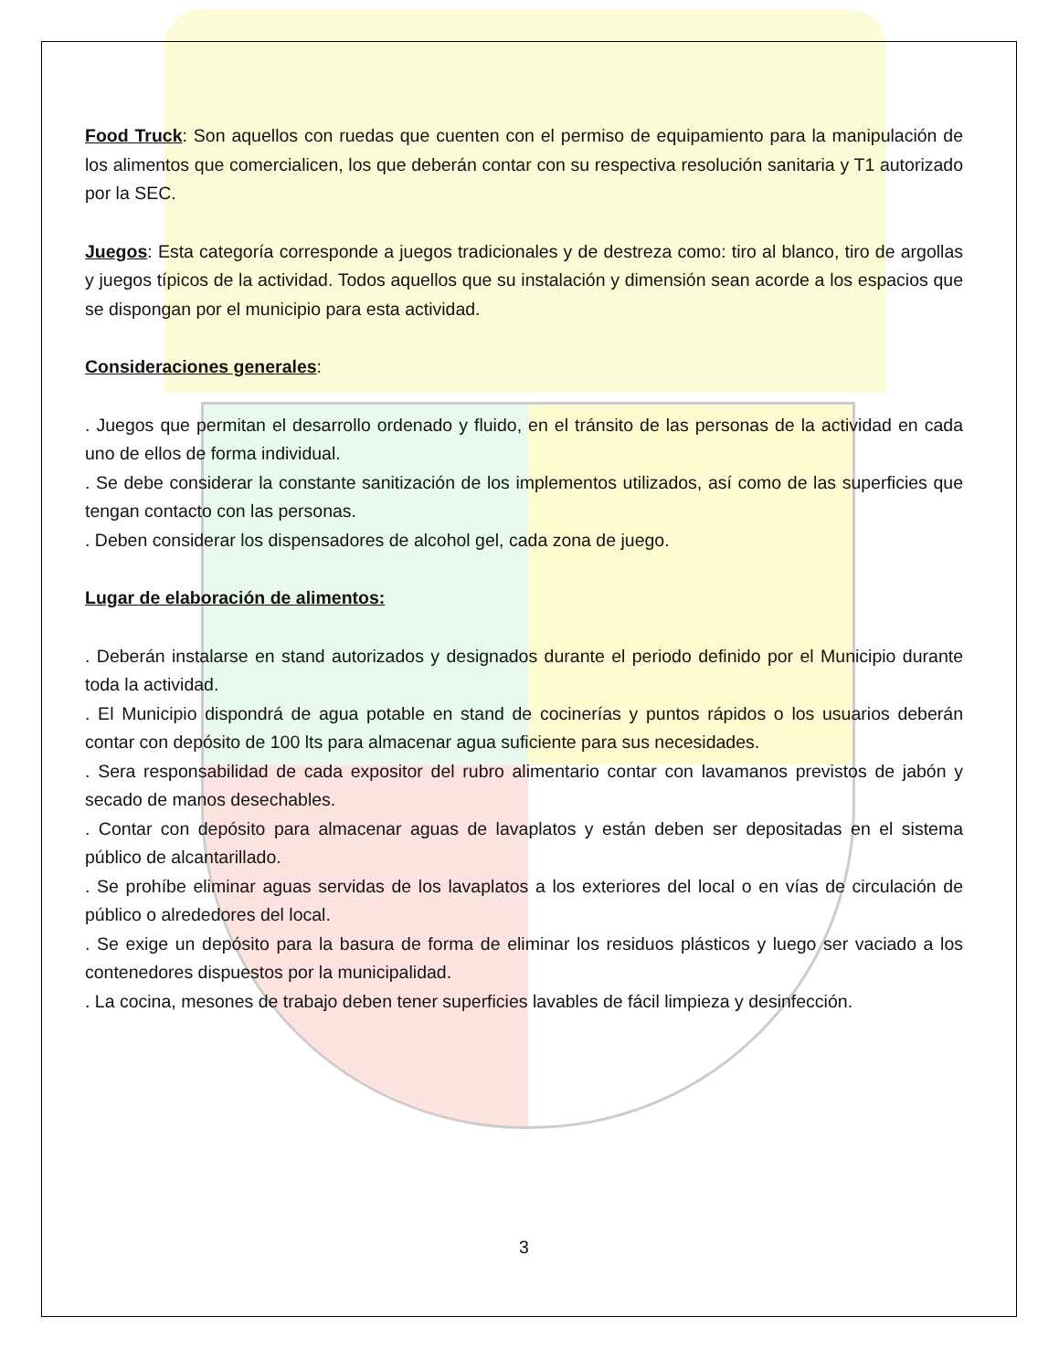Food Truck: Son aquellos con ruedas que cuenten con el permiso de equipamiento para la manipulación de los alimentos que comercialicen, los que deberán contar con su respectiva resolución sanitaria y T1 autorizado por la SEC.
Juegos: Esta categoría corresponde a juegos tradicionales y de destreza como: tiro al blanco, tiro de argollas y juegos típicos de la actividad. Todos aquellos que su instalación y dimensión sean acorde a los espacios que se dispongan por el municipio para esta actividad.
Consideraciones generales:
. Juegos que permitan el desarrollo ordenado y fluido, en el tránsito de las personas de la actividad en cada uno de ellos de forma individual.
. Se debe considerar la constante sanitización de los implementos utilizados, así como de las superficies que tengan contacto con las personas.
. Deben considerar los dispensadores de alcohol gel, cada zona de juego.
Lugar de elaboración de alimentos:
. Deberán instalarse en stand autorizados y designados durante el periodo definido por el Municipio durante toda la actividad.
. El Municipio dispondrá de agua potable en stand de cocinerías y puntos rápidos o los usuarios deberán contar con depósito de 100 lts para almacenar agua suficiente para sus necesidades.
. Sera responsabilidad de cada expositor del rubro alimentario contar con lavamanos previstos de jabón y secado de manos desechables.
. Contar con depósito para almacenar aguas de lavaplatos y están deben ser depositadas en el sistema público de alcantarillado.
. Se prohíbe eliminar aguas servidas de los lavaplatos a los exteriores del local o en vías de circulación de público o alrededores del local.
. Se exige un depósito para la basura de forma de eliminar los residuos plásticos y luego ser vaciado a los contenedores dispuestos por la municipalidad.
. La cocina, mesones de trabajo deben tener superficies lavables de fácil limpieza y desinfección.
3